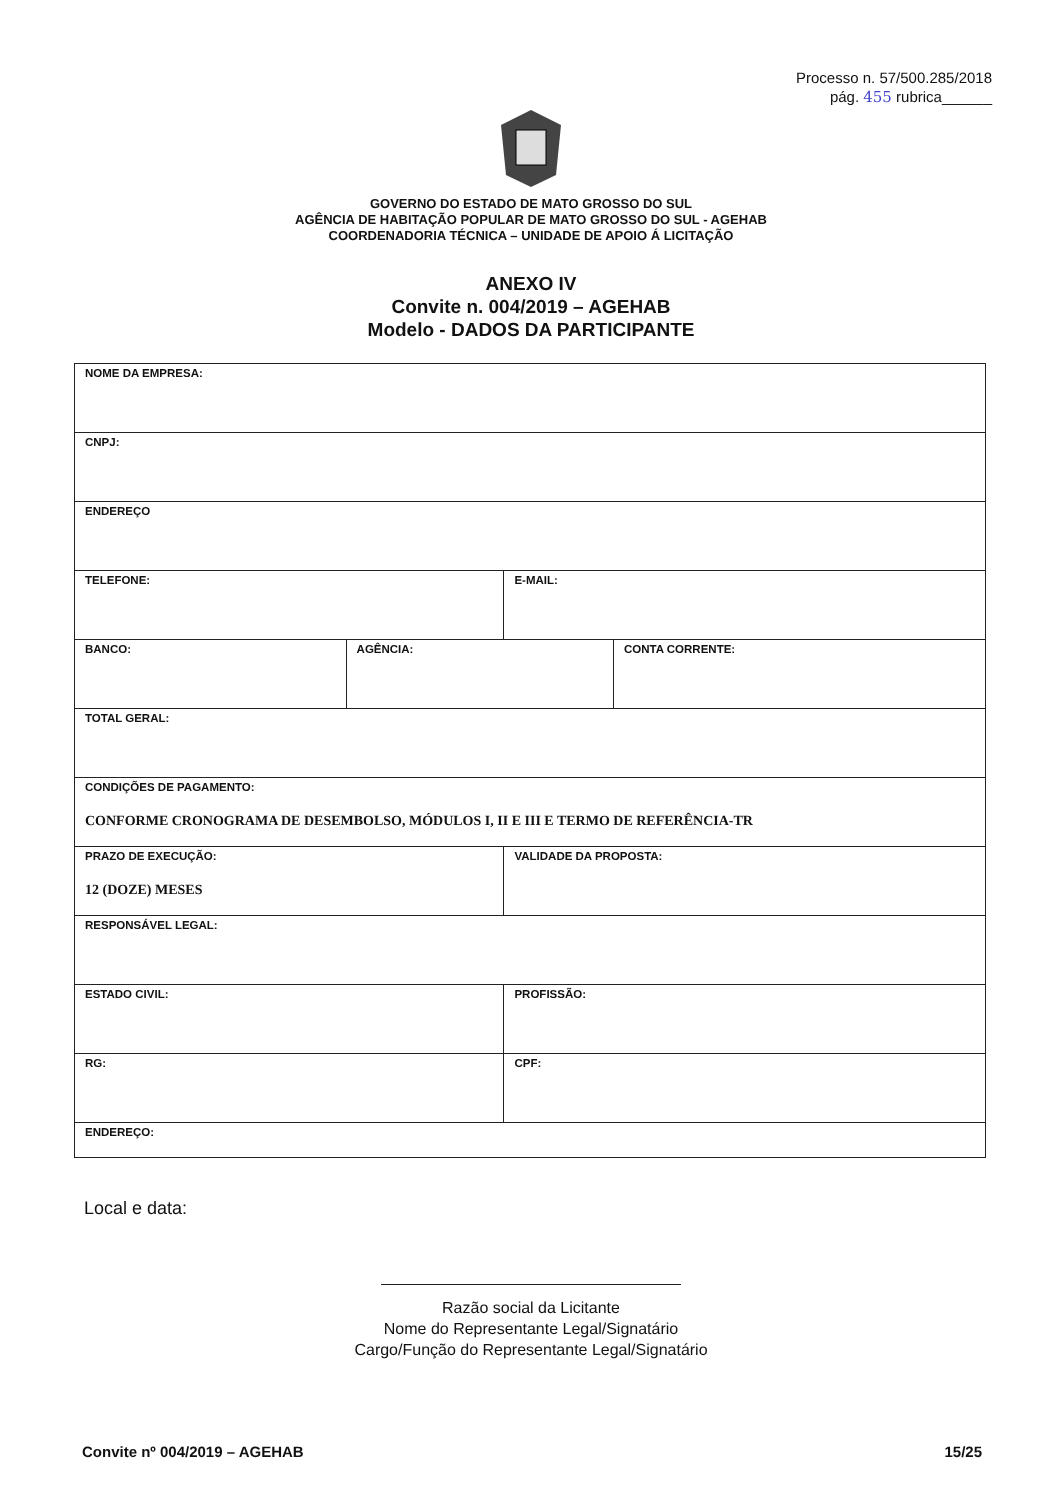Processo n. 57/500.285/2018
pág. 455 rubrica______
GOVERNO DO ESTADO DE MATO GROSSO DO SUL
AGÊNCIA DE HABITAÇÃO POPULAR DE MATO GROSSO DO SUL - AGEHAB
COORDENADORIA TÉCNICA – UNIDADE DE APOIO Á LICITAÇÃO
ANEXO IV
Convite n. 004/2019 – AGEHAB
Modelo - DADOS DA PARTICIPANTE
| NOME DA EMPRESA: | | | |
| CNPJ: | | | |
| ENDEREÇO | | | |
| TELEFONE: | | E-MAIL: | |
| BANCO: | AGÊNCIA: | | CONTA CORRENTE: |
| TOTAL GERAL: | | | |
| CONDIÇÕES DE PAGAMENTO: CONFORME CRONOGRAMA DE DESEMBOLSO, MÓDULOS I, II E III E TERMO DE REFERÊNCIA-TR | | | |
| PRAZO DE EXECUÇÃO: 12 (DOZE) MESES | | VALIDADE DA PROPOSTA: | |
| RESPONSÁVEL LEGAL: | | | |
| ESTADO CIVIL: | | PROFISSÃO: | |
| RG: | | CPF: | |
| ENDEREÇO: | | | |
Local e data:
Razão social da Licitante
Nome do Representante Legal/Signatário
Cargo/Função do Representante Legal/Signatário
Convite nº 004/2019 – AGEHAB 15/25